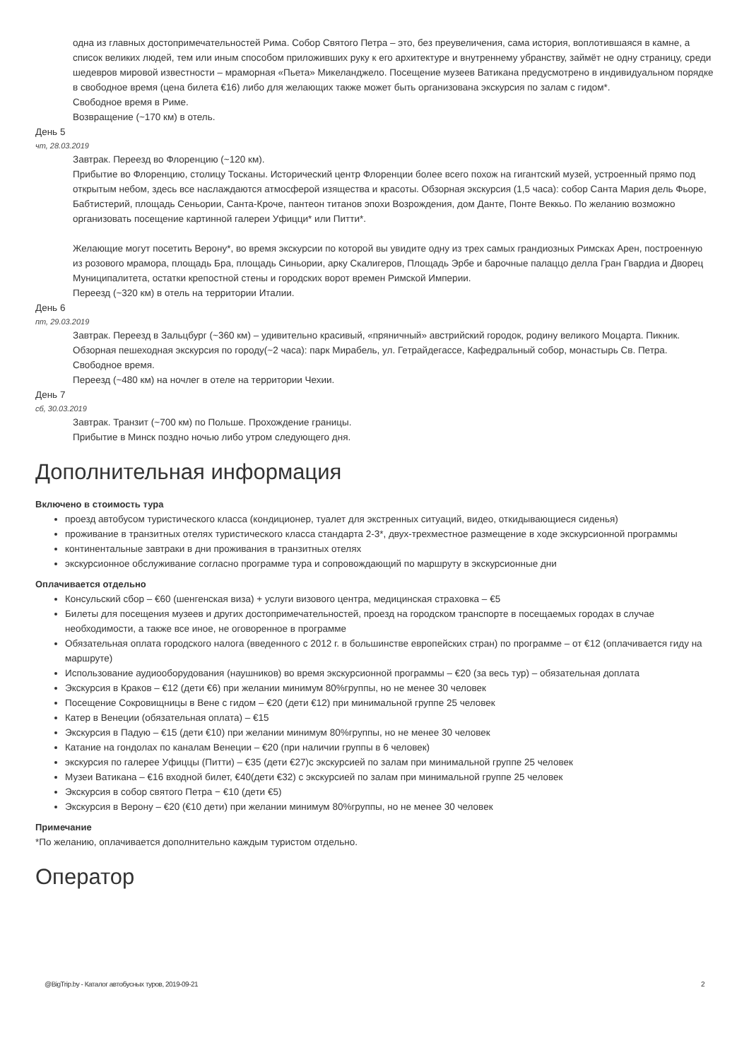одна из главных достопримечательностей Рима. Собор Святого Петра – это, без преувеличения, сама история, воплотившаяся в камне, а список великих людей, тем или иным способом приложивших руку к его архитектуре и внутреннему убранству, займёт не одну страницу, среди шедевров мировой известности – мраморная «Пьета» Микеланджело. Посещение музеев Ватикана предусмотрено в индивидуальном порядке в свободное время (цена билета €16) либо для желающих также может быть организована экскурсия по залам с гидом*.
Свободное время в Риме.
Возвращение (~170 км) в отель.
День 5
чт, 28.03.2019
Завтрак. Переезд во Флоренцию (~120 км).
Прибытие во Флоренцию, столицу Тосканы. Исторический центр Флоренции более всего похож на гигантский музей, устроенный прямо под открытым небом, здесь все наслаждаются атмосферой изящества и красоты. Обзорная экскурсия (1,5 часа): собор Санта Мария дель Фьоре, Бабтистерий, площадь Сеньории, Санта-Кроче, пантеон титанов эпохи Возрождения, дом Данте, Понте Веккьо. По желанию возможно организовать посещение картинной галереи Уфицци* или Питти*.
Желающие могут посетить Верону*, во время экскурсии по которой вы увидите одну из трех самых грандиозных Римсках Арен, построенную из розового мрамора, площадь Бра, площадь Синьории, арку Скалигеров, Площадь Эрбе и барочные палаццо делла Гран Гвардиа и Дворец Муниципалитета, остатки крепостной стены и городских ворот времен Римской Империи.
Переезд (~320 км) в отель на территории Италии.
День 6
пт, 29.03.2019
Завтрак. Переезд в Зальцбург (~360 км) – удивительно красивый, «пряничный» австрийский городок, родину великого Моцарта. Пикник.
Обзорная пешеходная экскурсия по городу(~2 часа): парк Мирабель, ул. Гетрайдегассе, Кафедральный собор, монастырь Св. Петра.
Свободное время.
Переезд (~480 км) на ночлег в отеле на территории Чехии.
День 7
сб, 30.03.2019
Завтрак. Транзит (~700 км) по Польше. Прохождение границы.
Прибытие в Минск поздно ночью либо утром следующего дня.
Дополнительная информация
Включено в стоимость тура
проезд автобусом туристического класса (кондиционер, туалет для экстренных ситуаций, видео, откидывающиеся сиденья)
проживание в транзитных отелях туристического класса стандарта 2-3*, двух-трехместное размещение в ходе экскурсионной программы
континентальные завтраки в дни проживания в транзитных отелях
экскурсионное обслуживание согласно программе тура и сопровождающий по маршруту в экскурсионные дни
Оплачивается отдельно
Консульский сбор – €60 (шенгенская виза) + услуги визового центра, медицинская страховка – €5
Билеты для посещения музеев и других достопримечательностей, проезд на городском транспорте в посещаемых городах в случае необходимости, а также все иное, не оговоренное в программе
Обязательная оплата городского налога (введенного с 2012 г. в большинстве европейских стран) по программе – от €12 (оплачивается гиду на маршруте)
Использование аудиооборудования (наушников) во время экскурсионной программы – €20 (за весь тур) – обязательная доплата
Экскурсия в Краков – €12 (дети €6) при желании минимум 80%группы, но не менее 30 человек
Посещение Сокровищницы в Вене с гидом – €20 (дети €12) при минимальной группе 25 человек
Катер в Венеции (обязательная оплата) – €15
Экскурсия в Падую – €15 (дети €10) при желании минимум 80%группы, но не менее 30 человек
Катание на гондолах по каналам Венеции – €20 (при наличии группы в 6 человек)
экскурсия по галерее Уфиццы (Питти) – €35 (дети €27)с экскурсией по залам при минимальной группе 25 человек
Музеи Ватикана – €16 входной билет, €40(дети €32) с экскурсией по залам при минимальной группе 25 человек
Экскурсия в собор святого Петра − €10 (дети €5)
Экскурсия в Верону – €20 (€10 дети) при желании минимум 80%группы, но не менее 30 человек
Примечание
*По желанию, оплачивается дополнительно каждым туристом отдельно.
Оператор
@BigTrip.by - Каталог автобусных туров, 2019-09-21 2